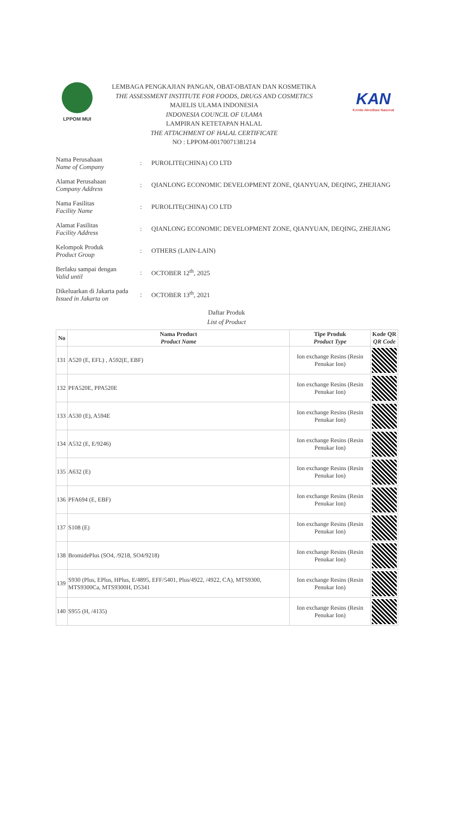LPPOM MUI
KAN
Komite Akreditasi Nasional
LEMBAGA PENGKAJIAN PANGAN, OBAT-OBATAN DAN KOSMETIKA
THE ASSESSMENT INSTITUTE FOR FOODS, DRUGS AND COSMETICS
MAJELIS ULAMA INDONESIA
INDONESIA COUNCIL OF ULAMA
LAMPIRAN KETETAPAN HALAL
THE ATTACHMENT OF HALAL CERTIFICATE
NO : LPPOM-00170071381214
Nama Perusahaan
Name of Company
: PUROLITE(CHINA) CO LTD
Alamat Perusahaan
Company Address
:
QIANLONG ECONOMIC DEVELOPMENT ZONE, QIANYUAN, DEQING, ZHEJIANG
Nama Fasilitas
Facility Name
: PUROLITE(CHINA) CO LTD
Alamat Fasilitas
Facility Address
:
QIANLONG ECONOMIC DEVELOPMENT ZONE, QIANYUAN, DEQING, ZHEJIANG
Kelompok Produk
Product Group
: OTHERS (LAIN-LAIN)
Berlaku sampai dengan
Valid until
: OCTOBER 12<sup>th</sup>, 2025
Dikeluarkan di Jakarta pada
Issued in Jakarta on
: OCTOBER 13<sup>th</sup>, 2021
Daftar Produk
List of Product
| No | Nama Product Product Name | Tipe Produk Product Type | Kode QR QR Code |
| --- | --- | --- | --- |
| 131 | A520 (E, EFL) , A592(E, EBF) | Ion exchange Resins (Resin Penukar Ion) | |
| 132 | PFA520E, PPA520E | Ion exchange Resins (Resin Penukar Ion) | |
| 133 | A530 (E), A594E | Ion exchange Resins (Resin Penukar Ion) | |
| 134 | A532 (E, E/9246) | Ion exchange Resins (Resin Penukar Ion) | |
| 135 | A632 (E) | Ion exchange Resins (Resin Penukar Ion) | |
| 136 | PFA694 (E, EBF) | Ion exchange Resins (Resin Penukar Ion) | |
| 137 | S108 (E) | Ion exchange Resins (Resin Penukar Ion) | |
| 138 | BromidePlus (SO4, /9218, SO4/9218) | Ion exchange Resins (Resin Penukar Ion) | |
| 139 | S930 (Plus, EPlus, HPlus, E/4895, EFF/5401, Plus/4922, /4922, CA), MTS9300, MTS9300Ca, MTS9300H, D5341 | Ion exchange Resins (Resin Penukar Ion) | |
| 140 | S955 (H, /4135) | Ion exchange Resins (Resin Penukar Ion) | |